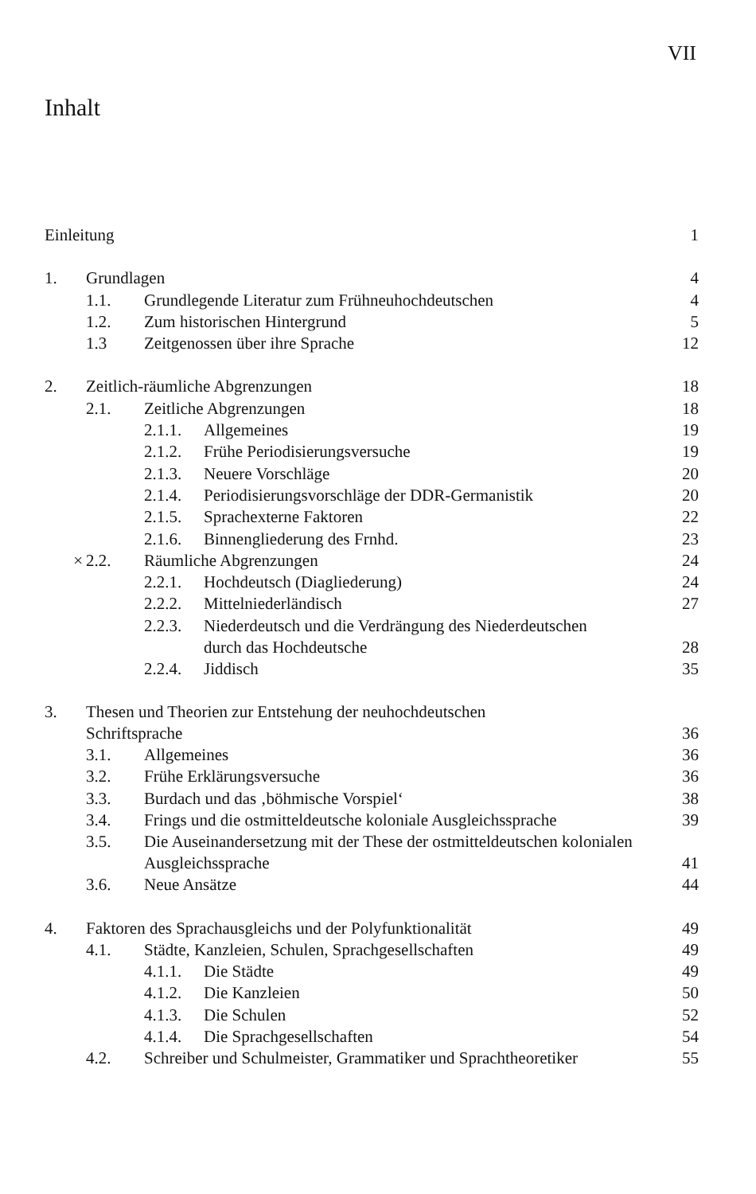VII
Inhalt
| Einleitung | | | | 1 |
| 1. | Grundlagen | | | 4 |
| | 1.1. | Grundlegende Literatur zum Frühneuhochdeutschen | | 4 |
| | 1.2. | Zum historischen Hintergrund | | 5 |
| | 1.3 | Zeitgenossen über ihre Sprache | | 12 |
| 2. | Zeitlich-räumliche Abgrenzungen | | | 18 |
| | 2.1. | Zeitliche Abgrenzungen | | 18 |
| | | 2.1.1. | Allgemeines | 19 |
| | | 2.1.2. | Frühe Periodisierungsversuche | 19 |
| | | 2.1.3. | Neuere Vorschläge | 20 |
| | | 2.1.4. | Periodisierungsvorschläge der DDR-Germanistik | 20 |
| | | 2.1.5. | Sprachexterne Faktoren | 22 |
| | | 2.1.6. | Binnengliederung des Frnhd. | 23 |
| × | 2.2. | Räumliche Abgrenzungen | | 24 |
| | | 2.2.1. | Hochdeutsch (Diagliederung) | 24 |
| | | 2.2.2. | Mittelniederländisch | 27 |
| | | 2.2.3. | Niederdeutsch und die Verdrängung des Niederdeutschen durch das Hochdeutsche | 28 |
| | | 2.2.4. | Jiddisch | 35 |
| 3. | Thesen und Theorien zur Entstehung der neuhochdeutschen Schriftsprache | | | 36 |
| | 3.1. | Allgemeines | | 36 |
| | 3.2. | Frühe Erklärungsversuche | | 36 |
| | 3.3. | Burdach und das ‚böhmische Vorspiel‘ | | 38 |
| | 3.4. | Frings und die ostmitteldeutsche koloniale Ausgleichssprache | | 39 |
| | 3.5. | Die Auseinandersetzung mit der These der ostmitteldeutschen kolonialen Ausgleichssprache | | 41 |
| | 3.6. | Neue Ansätze | | 44 |
| 4. | Faktoren des Sprachausgleichs und der Polyfunktionalität | | | 49 |
| | 4.1. | Städte, Kanzleien, Schulen, Sprachgesellschaften | | 49 |
| | | 4.1.1. | Die Städte | 49 |
| | | 4.1.2. | Die Kanzleien | 50 |
| | | 4.1.3. | Die Schulen | 52 |
| | | 4.1.4. | Die Sprachgesellschaften | 54 |
| | 4.2. | Schreiber und Schulmeister, Grammatiker und Sprachtheoretiker | | 55 |